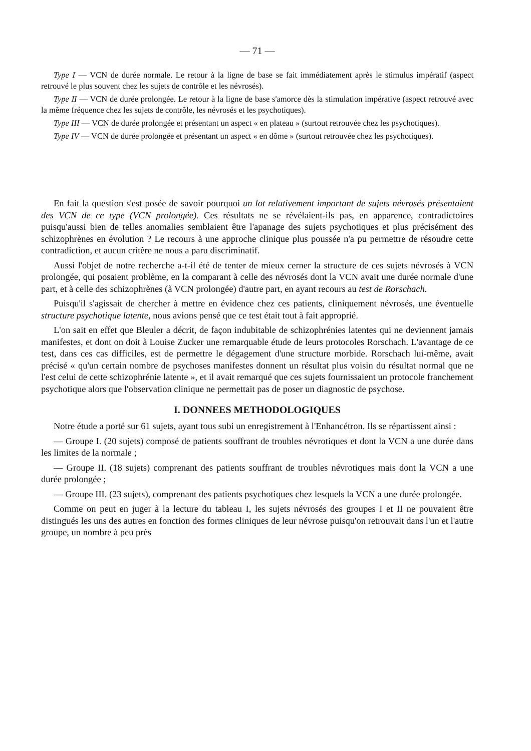— 71 —
Type I — VCN de durée normale. Le retour à la ligne de base se fait immédiatement après le stimulus impératif (aspect retrouvé le plus souvent chez les sujets de contrôle et les névrosés).
Type II — VCN de durée prolongée. Le retour à la ligne de base s'amorce dès la stimulation impérative (aspect retrouvé avec la même fréquence chez les sujets de contrôle, les névrosés et les psychotiques).
Type III — VCN de durée prolongée et présentant un aspect « en plateau » (surtout retrouvée chez les psychotiques).
Type IV — VCN de durée prolongée et présentant un aspect « en dôme » (surtout retrouvée chez les psychotiques).
En fait la question s'est posée de savoir pourquoi un lot relativement important de sujets névrosés présentaient des VCN de ce type (VCN prolongée). Ces résultats ne se révélaient-ils pas, en apparence, contradictoires puisqu'aussi bien de telles anomalies semblaient être l'apanage des sujets psychotiques et plus précisément des schizophrènes en évolution ? Le recours à une approche clinique plus poussée n'a pu permettre de résoudre cette contradiction, et aucun critère ne nous a paru discriminatif.
Aussi l'objet de notre recherche a-t-il été de tenter de mieux cerner la structure de ces sujets névrosés à VCN prolongée, qui posaient problème, en la comparant à celle des névrosés dont la VCN avait une durée normale d'une part, et à celle des schizophrènes (à VCN prolongée) d'autre part, en ayant recours au test de Rorschach.
Puisqu'il s'agissait de chercher à mettre en évidence chez ces patients, cliniquement névrosés, une éventuelle structure psychotique latente, nous avions pensé que ce test était tout à fait approprié.
L'on sait en effet que Bleuler a décrit, de façon indubitable de schizophrénies latentes qui ne deviennent jamais manifestes, et dont on doit à Louise Zucker une remarquable étude de leurs protocoles Rorschach. L'avantage de ce test, dans ces cas difficiles, est de permettre le dégagement d'une structure morbide. Rorschach lui-même, avait précisé « qu'un certain nombre de psychoses manifestes donnent un résultat plus voisin du résultat normal que ne l'est celui de cette schizophrénie latente », et il avait remarqué que ces sujets fournissaient un protocole franchement psychotique alors que l'observation clinique ne permettait pas de poser un diagnostic de psychose.
I. DONNEES METHODOLOGIQUES
Notre étude a porté sur 61 sujets, ayant tous subi un enregistrement à l'Enhancétron. Ils se répartissent ainsi :
— Groupe I. (20 sujets) composé de patients souffrant de troubles névrotiques et dont la VCN a une durée dans les limites de la normale ;
— Groupe II. (18 sujets) comprenant des patients souffrant de troubles névrotiques mais dont la VCN a une durée prolongée ;
— Groupe III. (23 sujets), comprenant des patients psychotiques chez lesquels la VCN a une durée prolongée.
Comme on peut en juger à la lecture du tableau I, les sujets névrosés des groupes I et II ne pouvaient être distingués les uns des autres en fonction des formes cliniques de leur névrose puisqu'on retrouvait dans l'un et l'autre groupe, un nombre à peu près